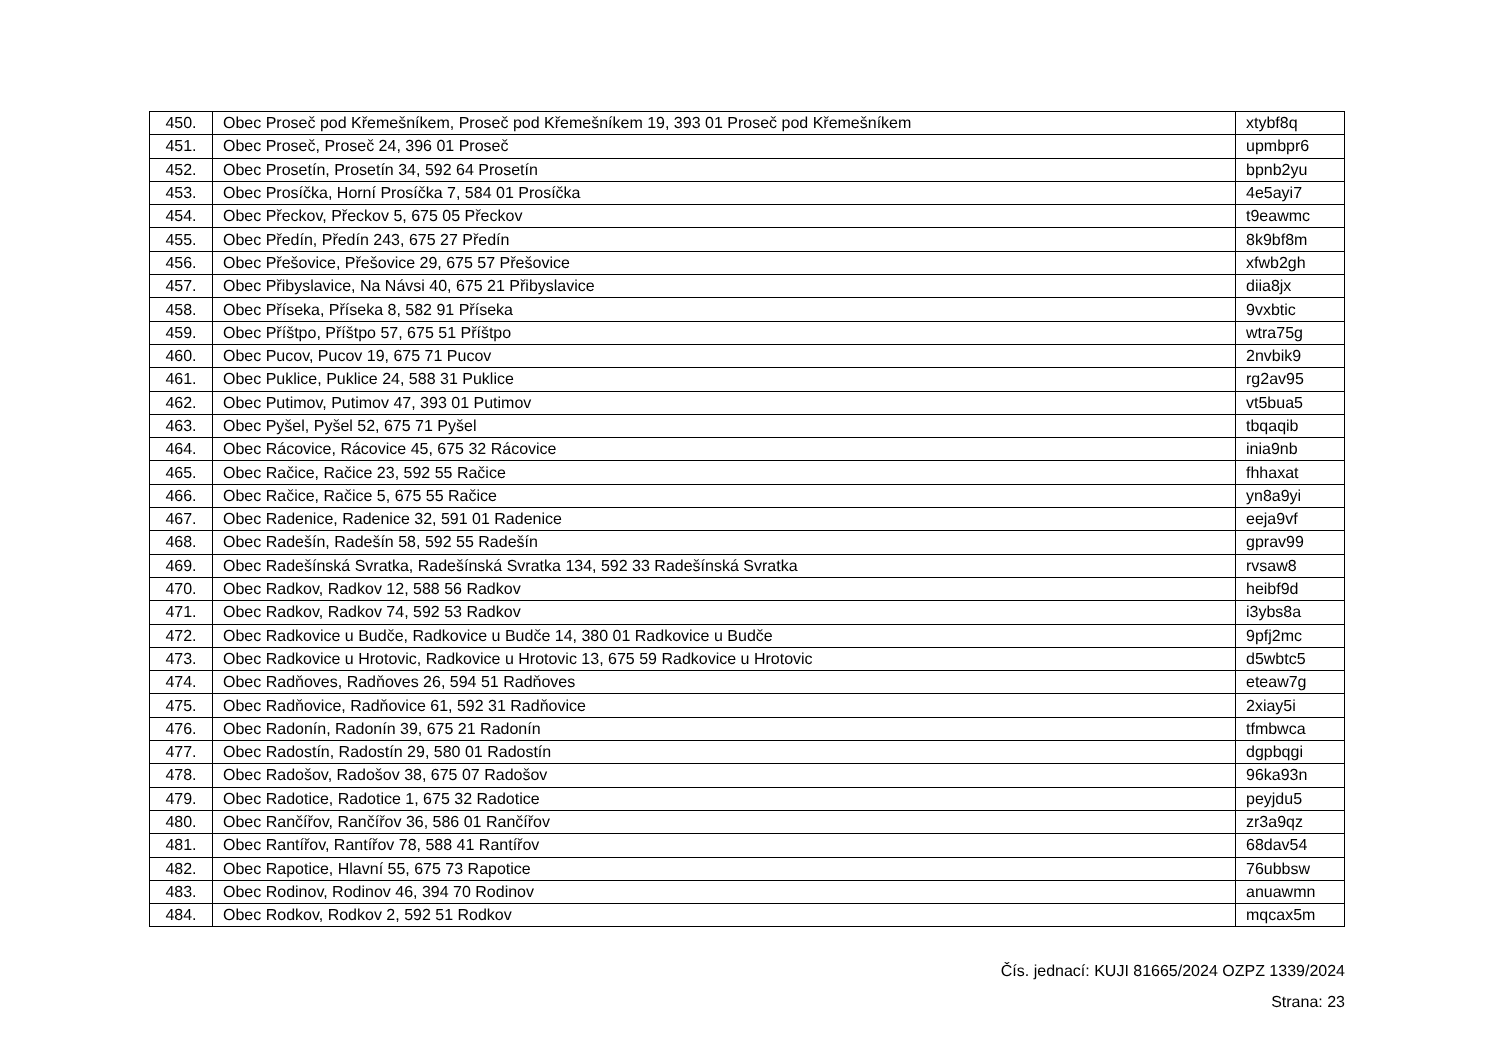| 450. | Obec Proseč pod Křemešníkem, Proseč pod Křemešníkem 19, 393 01 Proseč pod Křemešníkem | xtybf8q |
| 451. | Obec Proseč, Proseč 24, 396 01 Proseč | upmbpr6 |
| 452. | Obec Prosetín, Prosetín 34, 592 64 Prosetín | bpnb2yu |
| 453. | Obec Prosíčka, Horní Prosíčka 7, 584 01 Prosíčka | 4e5ayi7 |
| 454. | Obec Přeckov, Přeckov 5, 675 05 Přeckov | t9eawmc |
| 455. | Obec Předín, Předín 243, 675 27 Předín | 8k9bf8m |
| 456. | Obec Přešovice, Přešovice 29, 675 57 Přešovice | xfwb2gh |
| 457. | Obec Přibyslavice, Na Návsi 40, 675 21 Přibyslavice | diia8jx |
| 458. | Obec Příseka, Příseka 8, 582 91 Příseka | 9vxbtic |
| 459. | Obec Příštpo, Příštpo 57, 675 51 Příštpo | wtra75g |
| 460. | Obec Pucov, Pucov 19, 675 71 Pucov | 2nvbik9 |
| 461. | Obec Puklice, Puklice 24, 588 31 Puklice | rg2av95 |
| 462. | Obec Putimov, Putimov 47, 393 01 Putimov | vt5bua5 |
| 463. | Obec Pyšel, Pyšel 52, 675 71 Pyšel | tbqaqib |
| 464. | Obec Rácovice, Rácovice 45, 675 32 Rácovice | inia9nb |
| 465. | Obec Račice, Račice 23, 592 55 Račice | fhhaxat |
| 466. | Obec Račice, Račice 5, 675 55 Račice | yn8a9yi |
| 467. | Obec Radenice, Radenice 32, 591 01 Radenice | eeja9vf |
| 468. | Obec Radešín, Radešín 58, 592 55 Radešín | gprav99 |
| 469. | Obec Radešínská Svratka, Radešínská Svratka 134, 592 33 Radešínská Svratka | rvsaw8 |
| 470. | Obec Radkov, Radkov 12, 588 56 Radkov | heibf9d |
| 471. | Obec Radkov, Radkov 74, 592 53 Radkov | i3ybs8a |
| 472. | Obec Radkovice u Budče, Radkovice u Budče 14, 380 01 Radkovice u Budče | 9pfj2mc |
| 473. | Obec Radkovice u Hrotovic, Radkovice u Hrotovic 13, 675 59 Radkovice u Hrotovic | d5wbtc5 |
| 474. | Obec Radňoves, Radňoves 26, 594 51 Radňoves | eteaw7g |
| 475. | Obec Radňovice, Radňovice 61, 592 31 Radňovice | 2xiay5i |
| 476. | Obec Radonín, Radonín 39, 675 21 Radonín | tfmbwca |
| 477. | Obec Radostín, Radostín 29, 580 01 Radostín | dgpbqgi |
| 478. | Obec Radošov, Radošov 38, 675 07 Radošov | 96ka93n |
| 479. | Obec Radotice, Radotice 1, 675 32 Radotice | peyjdu5 |
| 480. | Obec Rančířov, Rančířov 36, 586 01 Rančířov | zr3a9qz |
| 481. | Obec Rantířov, Rantířov 78, 588 41 Rantířov | 68dav54 |
| 482. | Obec Rapotice, Hlavní 55, 675 73 Rapotice | 76ubbsw |
| 483. | Obec Rodinov, Rodinov 46, 394 70 Rodinov | anuawmn |
| 484. | Obec Rodkov, Rodkov 2, 592 51 Rodkov | mqcax5m |
Čís. jednací: KUJI 81665/2024 OZPZ 1339/2024
Strana: 23